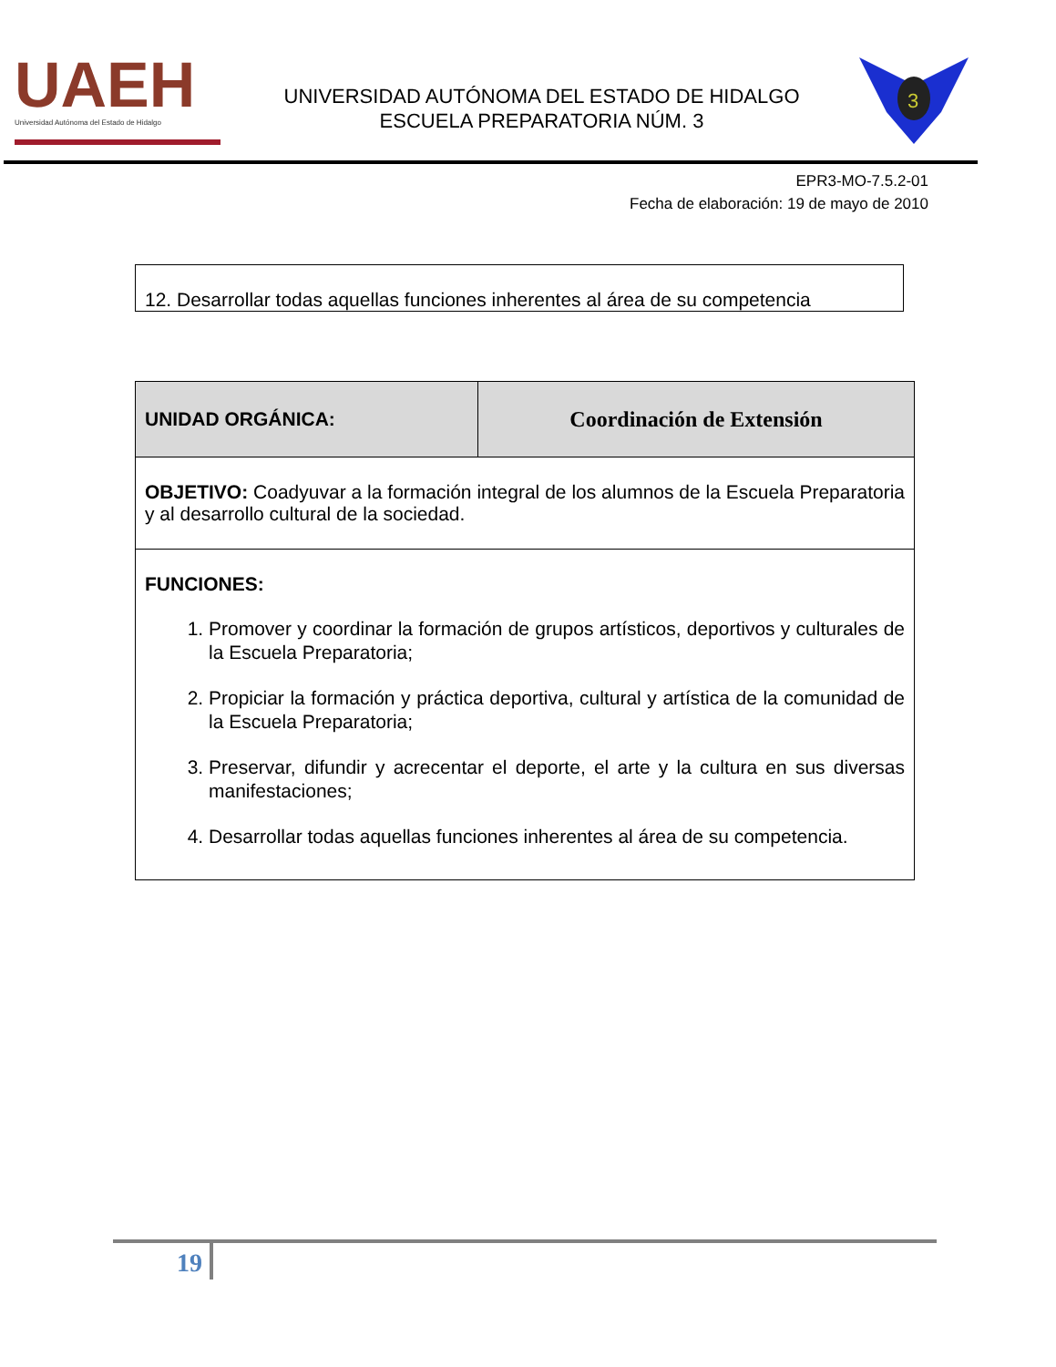UAEH
Universidad Autónoma del Estado de Hidalgo
UNIVERSIDAD AUTÓNOMA DEL ESTADO DE HIDALGO
ESCUELA PREPARATORIA NÚM. 3
3
EPR3-MO-7.5.2-01
Fecha de elaboración: 19 de mayo de 2010
12. Desarrollar todas aquellas funciones inherentes al área de su competencia
| UNIDAD ORGÁNICA: | Coordinación de Extensión |
| OBJETIVO: Coadyuvar a la formación integral de los alumnos de la Escuela Preparatoria y al desarrollo cultural de la sociedad. | |
| FUNCIONES: 1. Promover y coordinar la formación de grupos artísticos, deportivos y culturales de la Escuela Preparatoria; 2. Propiciar la formación y práctica deportiva, cultural y artística de la comunidad de la Escuela Preparatoria; 3. Preservar, difundir y acrecentar el deporte, el arte y la cultura en sus diversas manifestaciones; 4. Desarrollar todas aquellas funciones inherentes al área de su competencia. | |
19